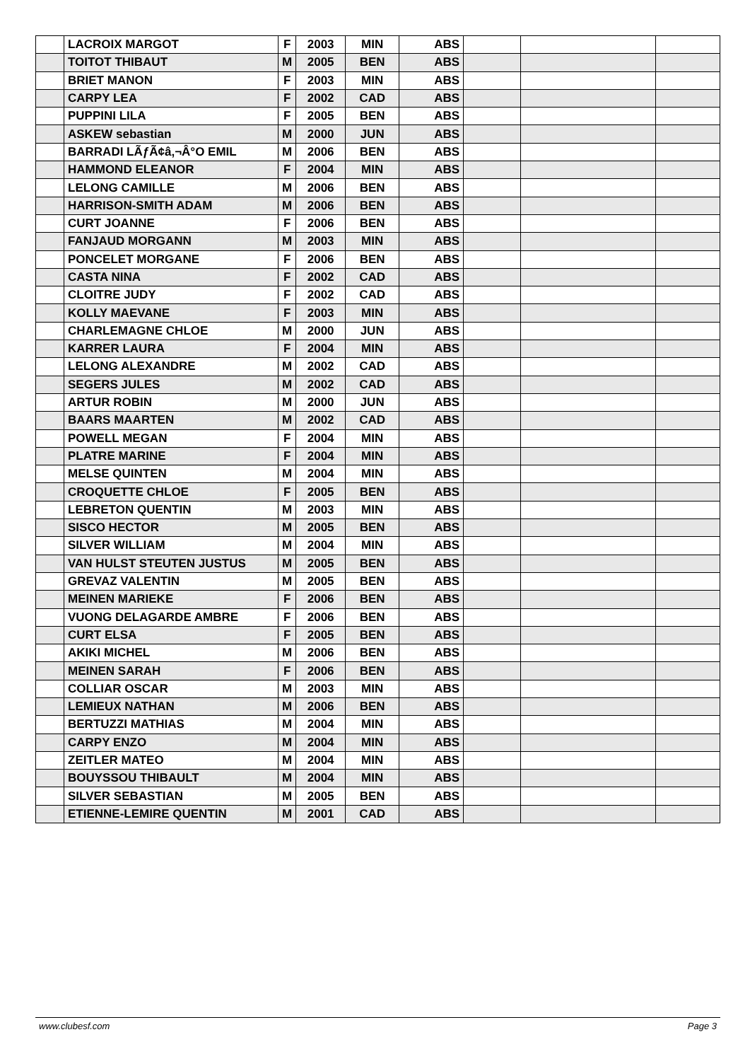| | LACROIX MARGOT | F | 2003 | MIN | ABS | | | |
| | TOITOT THIBAUT | M | 2005 | BEN | ABS | | | |
| | BRIET MANON | F | 2003 | MIN | ABS | | | |
| | CARPY LEA | F | 2002 | CAD | ABS | | | |
| | PUPPINI LILA | F | 2005 | BEN | ABS | | | |
| | ASKEW sebastian | M | 2000 | JUN | ABS | | | |
| | BARRADI LÃƒÃ¢â‚¬Â°O EMIL | M | 2006 | BEN | ABS | | | |
| | HAMMOND ELEANOR | F | 2004 | MIN | ABS | | | |
| | LELONG CAMILLE | M | 2006 | BEN | ABS | | | |
| | HARRISON-SMITH ADAM | M | 2006 | BEN | ABS | | | |
| | CURT JOANNE | F | 2006 | BEN | ABS | | | |
| | FANJAUD MORGANN | M | 2003 | MIN | ABS | | | |
| | PONCELET MORGANE | F | 2006 | BEN | ABS | | | |
| | CASTA NINA | F | 2002 | CAD | ABS | | | |
| | CLOITRE JUDY | F | 2002 | CAD | ABS | | | |
| | KOLLY MAEVANE | F | 2003 | MIN | ABS | | | |
| | CHARLEMAGNE CHLOE | M | 2000 | JUN | ABS | | | |
| | KARRER LAURA | F | 2004 | MIN | ABS | | | |
| | LELONG ALEXANDRE | M | 2002 | CAD | ABS | | | |
| | SEGERS JULES | M | 2002 | CAD | ABS | | | |
| | ARTUR ROBIN | M | 2000 | JUN | ABS | | | |
| | BAARS MAARTEN | M | 2002 | CAD | ABS | | | |
| | POWELL MEGAN | F | 2004 | MIN | ABS | | | |
| | PLATRE MARINE | F | 2004 | MIN | ABS | | | |
| | MELSE QUINTEN | M | 2004 | MIN | ABS | | | |
| | CROQUETTE CHLOE | F | 2005 | BEN | ABS | | | |
| | LEBRETON QUENTIN | M | 2003 | MIN | ABS | | | |
| | SISCO HECTOR | M | 2005 | BEN | ABS | | | |
| | SILVER WILLIAM | M | 2004 | MIN | ABS | | | |
| | VAN HULST STEUTEN JUSTUS | M | 2005 | BEN | ABS | | | |
| | GREVAZ VALENTIN | M | 2005 | BEN | ABS | | | |
| | MEINEN MARIEKE | F | 2006 | BEN | ABS | | | |
| | VUONG DELAGARDE AMBRE | F | 2006 | BEN | ABS | | | |
| | CURT ELSA | F | 2005 | BEN | ABS | | | |
| | AKIKI MICHEL | M | 2006 | BEN | ABS | | | |
| | MEINEN SARAH | F | 2006 | BEN | ABS | | | |
| | COLLIAR OSCAR | M | 2003 | MIN | ABS | | | |
| | LEMIEUX NATHAN | M | 2006 | BEN | ABS | | | |
| | BERTUZZI MATHIAS | M | 2004 | MIN | ABS | | | |
| | CARPY ENZO | M | 2004 | MIN | ABS | | | |
| | ZEITLER MATEO | M | 2004 | MIN | ABS | | | |
| | BOUYSSOU THIBAULT | M | 2004 | MIN | ABS | | | |
| | SILVER SEBASTIAN | M | 2005 | BEN | ABS | | | |
| | ETIENNE-LEMIRE QUENTIN | M | 2001 | CAD | ABS | | | |
www.clubesf.com Page 3